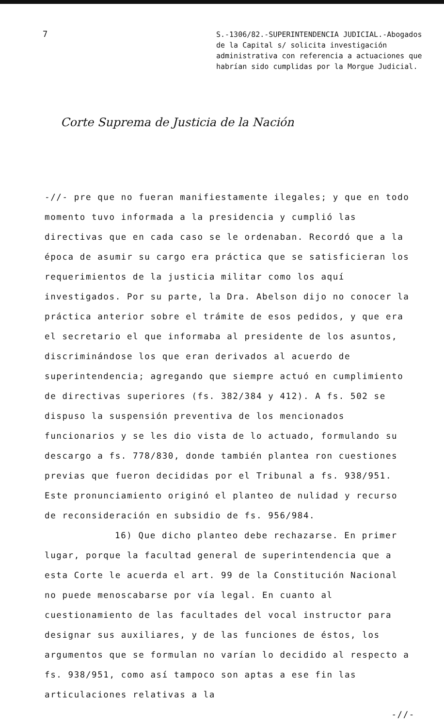7
S.-1306/82.-SUPERINTENDENCIA JUDICIAL.-Abogados de la Capital s/ solicita investigación administrativa con referencia a actuaciones que habrían sido cumplidas por la Morgue Judicial.
Corte Suprema de Justicia de la Nación
-//- pre que no fueran manifiestamente ilegales; y que en todo momento tuvo informada a la presidencia y cumplió las directivas que en cada caso se le ordenaban. Recordó que a la época de asumir su cargo era práctica que se satisficieran los requerimientos de la justicia militar como los aquí investigados. Por su parte, la Dra. Abelson dijo no conocer la práctica anterior sobre el trámite de esos pedidos, y que era el secretario el que informaba al presidente de los asuntos, discriminándose los que eran derivados al acuerdo de superintendencia; agregando que siempre actuó en cumplimiento de directivas superiores (fs. 382/384 y 412). A fs. 502 se dispuso la suspensión preventiva de los mencionados funcionarios y se les dio vista de lo actuado, formulando su descargo a fs. 778/830, donde también plantea ron cuestiones previas que fueron decididas por el Tribunal a fs. 938/951. Este pronunciamiento originó el planteo de nulidad y recurso de reconsideración en subsidio de fs. 956/984.
16) Que dicho planteo debe rechazarse. En primer lugar, porque la facultad general de superintendencia que a esta Corte le acuerda el art. 99 de la Constitución Nacional no puede menoscabarse por vía legal. En cuanto al cuestionamiento de las facultades del vocal instructor para designar sus auxiliares, y de las funciones de éstos, los argumentos que se formulan no varían lo decidido al respecto a fs. 938/951, como así tampoco son aptas a ese fin las articulaciones relativas a la
-//-